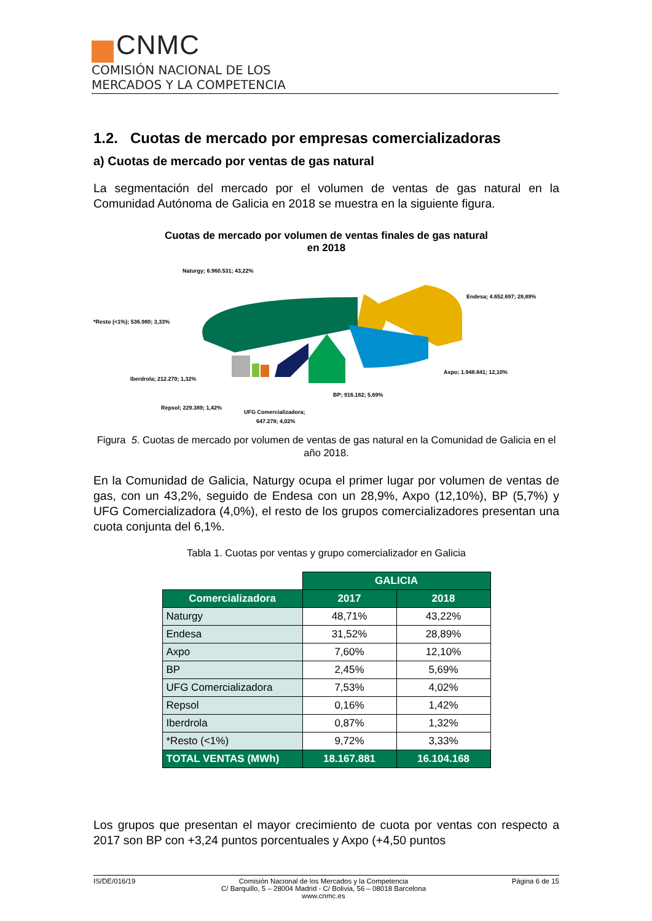CNMC
COMISIÓN NACIONAL DE LOS
MERCADOS Y LA COMPETENCIA
1.2. Cuotas de mercado por empresas comercializadoras
a) Cuotas de mercado por ventas de gas natural
La segmentación del mercado por el volumen de ventas de gas natural en la Comunidad Autónoma de Galicia en 2018 se muestra en la siguiente figura.
Cuotas de mercado por volumen de ventas finales de gas natural
en 2018
Naturgy; 6.960.531; 43,22%
Endesa; 4.652.697; 28,89%
Axpo; 1.948.841; 12,10%
BP; 916.182; 5,69%
UFG Comercializadora;
647.278; 4,02%
Repsol; 229.389; 1,42%
Iberdrola; 212.270; 1,32%
*Resto (<1%); 536.980; 3,33%
Figura 5. Cuotas de mercado por volumen de ventas de gas natural en la Comunidad de Galicia en el año 2018.
En la Comunidad de Galicia, Naturgy ocupa el primer lugar por volumen de ventas de gas, con un 43,2%, seguido de Endesa con un 28,9%, Axpo (12,10%), BP (5,7%) y UFG Comercializadora (4,0%), el resto de los grupos comercializadores presentan una cuota conjunta del 6,1%.
Tabla 1. Cuotas por ventas y grupo comercializador en Galicia
| | GALICIA | |
| Comercializadora | 2017 | 2018 |
| Naturgy | 48,71% | 43,22% |
| Endesa | 31,52% | 28,89% |
| Axpo | 7,60% | 12,10% |
| BP | 2,45% | 5,69% |
| UFG Comercializadora | 7,53% | 4,02% |
| Repsol | 0,16% | 1,42% |
| Iberdrola | 0,87% | 1,32% |
| *Resto (<1%) | 9,72% | 3,33% |
| TOTAL VENTAS (MWh) | 18.167.881 | 16.104.168 |
Los grupos que presentan el mayor crecimiento de cuota por ventas con respecto a 2017 son BP con +3,24 puntos porcentuales y Axpo (+4,50 puntos
IS/DE/016/19 Comisión Nacional de los Mercados y la Competencia
C/ Barquillo, 5 – 28004 Madrid - C/ Bolivia, 56 – 08018 Barcelona
www.cnmc.es Página 6 de 15